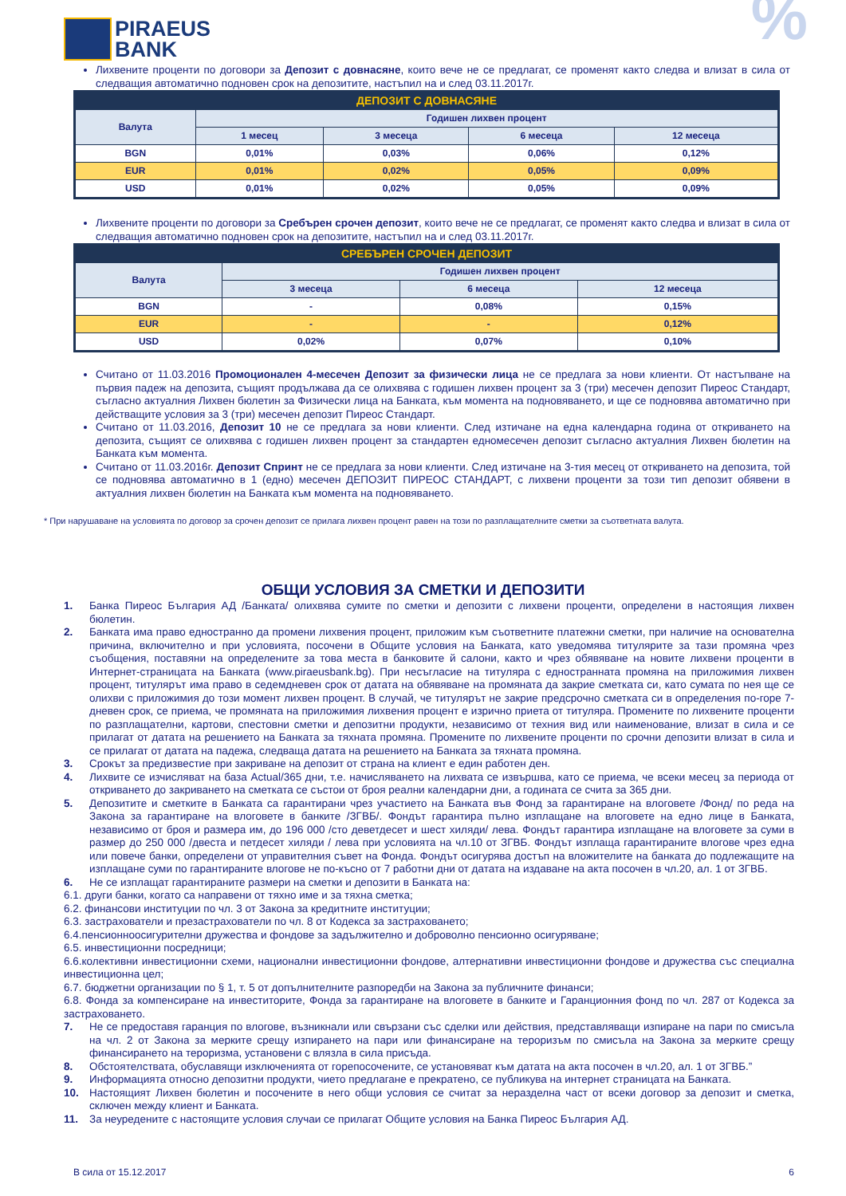PIRAEUS
BANK
%
Лихвените проценти по договори за Депозит с довнасяне, които вече не се предлагат, се променят както следва и влизат в сила от следващия автоматично подновен срок на депозитите, настъпил на и след 03.11.2017г.
| ДЕПОЗИТ С ДОВНАСЯНЕ | | | | |
| --- | --- | --- | --- | --- |
| Валута | Годишен лихвен процент | | | |
| | 1 месец | 3 месеца | 6 месеца | 12 месеца |
| BGN | 0,01% | 0,03% | 0,06% | 0,12% |
| EUR | 0,01% | 0,02% | 0,05% | 0,09% |
| USD | 0,01% | 0,02% | 0,05% | 0,09% |
Лихвените проценти по договори за Сребърен срочен депозит, които вече не се предлагат, се променят както следва и влизат в сила от следващия автоматично подновен срок на депозитите, настъпил на и след 03.11.2017г.
| СРЕБЪРЕН СРОЧЕН ДЕПОЗИТ | | | |
| --- | --- | --- | --- |
| Валута | Годишен лихвен процент | | |
| | 3 месеца | 6 месеца | 12 месеца |
| BGN | - | 0,08% | 0,15% |
| EUR | - | - | 0,12% |
| USD | 0,02% | 0,07% | 0,10% |
Считано от 11.03.2016 Промоционален 4-месечен Депозит за физически лица не се предлага за нови клиенти. От настъпване на първия падеж на депозита, същият продължава да се олихвява с годишен лихвен процент за 3 (три) месечен депозит Пиреос Стандарт, съгласно актуалния Лихвен бюлетин за Физически лица на Банката, към момента на подновяването, и ще се подновява автоматично при действащите условия за 3 (три) месечен депозит Пиреос Стандарт.
Считано от 11.03.2016, Депозит 10 не се предлага за нови клиенти. След изтичане на една календарна година от откриването на депозита, същият се олихвява с годишен лихвен процент за стандартен едномесечен депозит съгласно актуалния Лихвен бюлетин на Банката към момента.
Считано от 11.03.2016г. Депозит Спринт не се предлага за нови клиенти. След изтичане на 3-тия месец от откриването на депозита, той се подновява автоматично в 1 (едно) месечен ДЕПОЗИТ ПИРЕОС СТАНДАРТ, с лихвени проценти за този тип депозит обявени в актуалния лихвен бюлетин на Банката към момента на подновяването.
* При нарушаване на условията по договор за срочен депозит се прилага лихвен процент равен на този по разплащателните сметки за съответната валута.
ОБЩИ УСЛОВИЯ ЗА СМЕТКИ И ДЕПОЗИТИ
1. Банка Пиреос България АД /Банката/ олихвява сумите по сметки и депозити с лихвени проценти, определени в настоящия лихвен бюлетин.
2. Банката има право едностранно да промени лихвения процент, приложим към съответните платежни сметки, при наличие на основателна причина, включително и при условията, посочени в Общите условия на Банката, като уведомява титулярите за тази промяна чрез съобщения, поставяни на определените за това места в банковите й салони, както и чрез обявяване на новите лихвени проценти в Интернет-страницата на Банката (www.piraeusbank.bg). При несъгласие на титуляра с едностранната промяна на приложимия лихвен процент, титулярът има право в седемдневен срок от датата на обявяване на промяната да закрие сметката си, като сумата по нея ще се олихви с приложимия до този момент лихвен процент. В случай, че титулярът не закрие предсрочно сметката си в определения по-горе 7-дневен срок, се приема, че промяната на приложимия лихвения процент е изрично приета от титуляра. Промените по лихвените проценти по разплащателни, картови, спестовни сметки и депозитни продукти, независимо от техния вид или наименование, влизат в сила и се прилагат от датата на решението на Банката за тяхната промяна. Промените по лихвените проценти по срочни депозити влизат в сила и се прилагат от датата на падежа, следваща датата на решението на Банката за тяхната промяна.
3. Срокът за предизвестие при закриване на депозит от страна на клиент е един работен ден.
4. Лихвите се изчисляват на база Actual/365 дни, т.е. начисляването на лихвата се извършва, като се приема, че всеки месец за периода от откриването до закриването на сметката се състои от броя реални календарни дни, а годината се счита за 365 дни.
5. Депозитите и сметките в Банката са гарантирани чрез участието на Банката във Фонд за гарантиране на влоговете /Фонд/ по реда на Закона за гарантиране на влоговете в банките /ЗГВБ/. Фондът гарантира пълно изплащане на влоговете на едно лице в Банката, независимо от броя и размера им, до 196 000 /сто деветдесет и шест хиляди/ лева. Фондът гарантира изплащане на влоговете за суми в размер до 250 000 /двеста и петдесет хиляди / лева при условията на чл.10 от ЗГВБ. Фондът изплаща гарантираните влогове чрез една или повече банки, определени от управителния съвет на Фонда. Фондът осигурява достъп на вложителите на банката до подлежащите на изплащане суми по гарантираните влогове не по-късно от 7 работни дни от датата на издаване на акта посочен в чл.20, ал. 1 от ЗГВБ.
6. Не се изплащат гарантираните размери на сметки и депозити в Банката на:
6.1. други банки, когато са направени от тяхно име и за тяхна сметка;
6.2. финансови институции по чл. 3 от Закона за кредитните институции;
6.3. застрахователи и презастрахователи по чл. 8 от Кодекса за застраховането;
6.4.пенсионноосигурителни дружества и фондове за задължително и доброволно пенсионно осигуряване;
6.5. инвестиционни посредници;
6.6.колективни инвестиционни схеми, национални инвестиционни фондове, алтернативни инвестиционни фондове и дружества със специална инвестиционна цел;
6.7. бюджетни организации по § 1, т. 5 от допълнителните разпоредби на Закона за публичните финанси;
6.8. Фонда за компенсиране на инвеститорите, Фонда за гарантиране на влоговете в банките и Гаранционния фонд по чл. 287 от Кодекса за застраховането.
7. Не се предоставя гаранция по влогове, възникнали или свързани със сделки или действия, представляващи изпиране на пари по смисъла на чл. 2 от Закона за мерките срещу изпирането на пари или финансиране на тероризъм по смисъла на Закона за мерките срещу финансирането на тероризма, установени с влязла в сила присъда.
8. Обстоятелствата, обуславящи изключенията от горепосочените, се установяват към датата на акта посочен в чл.20, ал. 1 от ЗГВБ.”
9. Информацията относно депозитни продукти, чието предлагане е прекратено, се публикува на интернет страницата на Банката.
10. Настоящият Лихвен бюлетин и посочените в него общи условия се считат за неразделна част от всеки договор за депозит и сметка, сключен между клиент и Банката.
11. За неуредените с настоящите условия случаи се прилагат Общите условия на Банка Пиреос България АД.
В сила от 15.12.2017 6